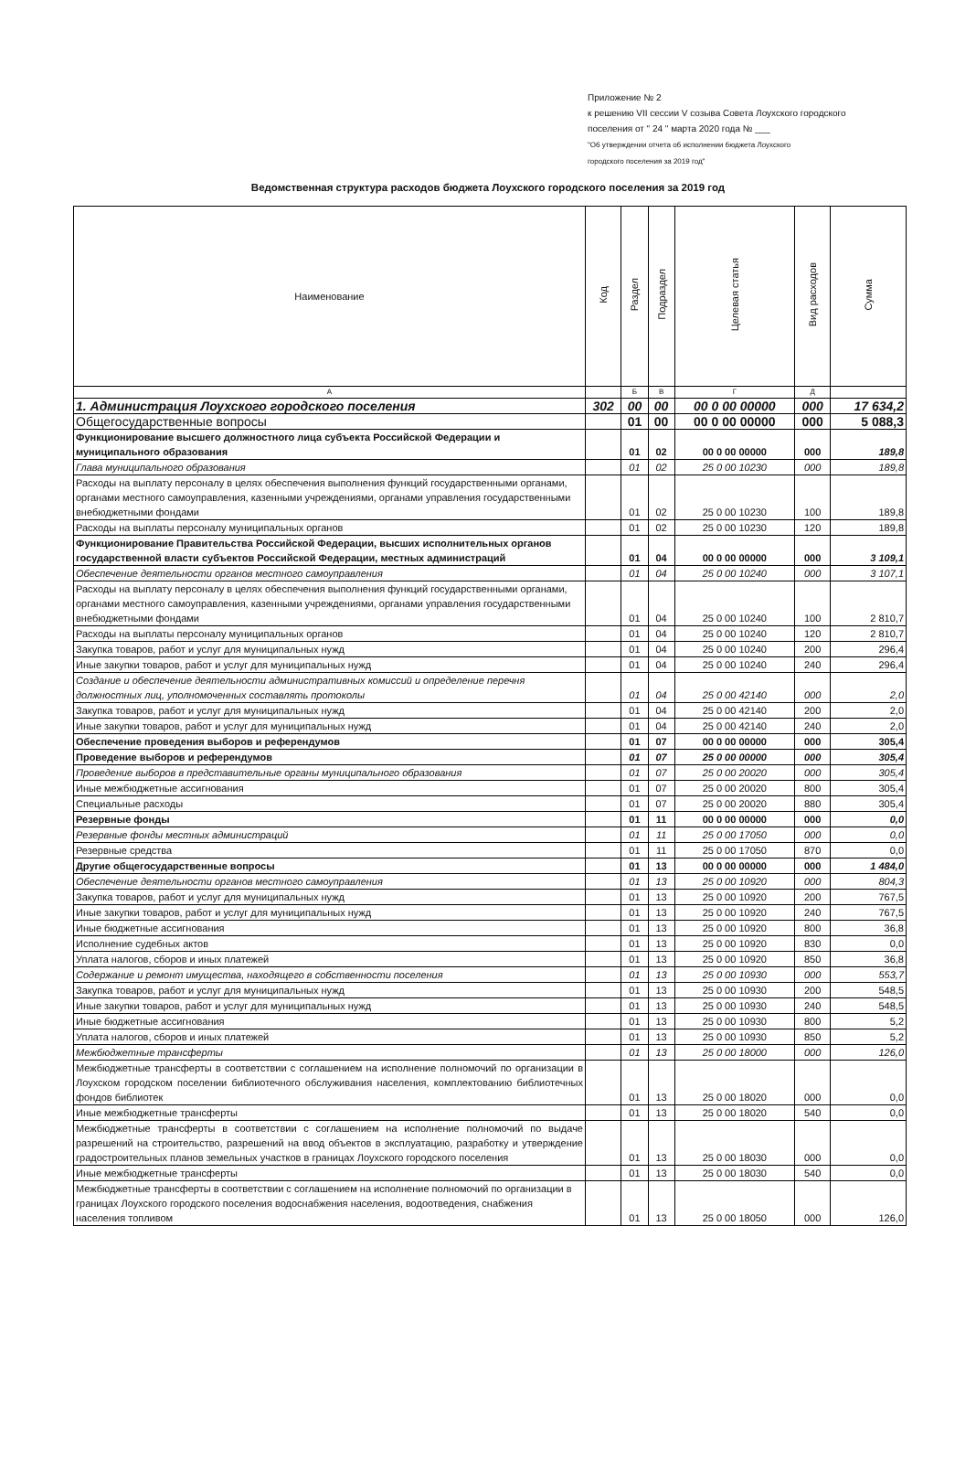Приложение № 2
к решению VII сессии V созыва Совета Лоухского городского
поселения от " 24 " марта 2020 года № ___
"Об утверждении отчета об исполнении бюджета Лоухского
городского поселения за 2019 год"
Ведомственная структура расходов бюджета Лоухского городского поселения за 2019 год
| Наименование | Код | Раздел | Подраздел | Целевая статья | Вид расходов | Сумма |
| --- | --- | --- | --- | --- | --- | --- |
| А | | Б | В | Г | Д | |
| 1. Администрация Лоухского городского поселения | 302 | 00 | 00 | 00 0 00 00000 | 000 | 17 634,2 |
| Общегосударственные вопросы | | 01 | 00 | 00 0 00 00000 | 000 | 5 088,3 |
| Функционирование высшего должностного лица субъекта Российской Федерации и муниципального образования | | 01 | 02 | 00 0 00 00000 | 000 | 189,8 |
| Глава муниципального образования | | 01 | 02 | 25 0 00 10230 | 000 | 189,8 |
| Расходы на выплату персоналу в целях обеспечения выполнения функций государственными органами, органами местного самоуправления, казенными учреждениями, органами управления государственными внебюджетными фондами | | 01 | 02 | 25 0 00 10230 | 100 | 189,8 |
| Расходы на выплаты персоналу муниципальных органов | | 01 | 02 | 25 0 00 10230 | 120 | 189,8 |
| Функционирование Правительства Российской Федерации, высших исполнительных органов государственной власти субъектов Российской Федерации, местных администраций | | 01 | 04 | 00 0 00 00000 | 000 | 3 109,1 |
| Обеспечение деятельности органов местного самоуправления | | 01 | 04 | 25 0 00 10240 | 000 | 3 107,1 |
| Расходы на выплату персоналу в целях обеспечения выполнения функций государственными органами, органами местного самоуправления, казенными учреждениями, органами управления государственными внебюджетными фондами | | 01 | 04 | 25 0 00 10240 | 100 | 2 810,7 |
| Расходы на выплаты персоналу муниципальных органов | | 01 | 04 | 25 0 00 10240 | 120 | 2 810,7 |
| Закупка товаров, работ и услуг для муниципальных нужд | | 01 | 04 | 25 0 00 10240 | 200 | 296,4 |
| Иные закупки товаров, работ и услуг для муниципальных нужд | | 01 | 04 | 25 0 00 10240 | 240 | 296,4 |
| Создание и обеспечение деятельности административных комиссий и определение перечня должностных лиц, уполномоченных составлять протоколы | | 01 | 04 | 25 0 00 42140 | 000 | 2,0 |
| Закупка товаров, работ и услуг для муниципальных нужд | | 01 | 04 | 25 0 00 42140 | 200 | 2,0 |
| Иные закупки товаров, работ и услуг для муниципальных нужд | | 01 | 04 | 25 0 00 42140 | 240 | 2,0 |
| Обеспечение проведения выборов и референдумов | | 01 | 07 | 00 0 00 00000 | 000 | 305,4 |
| Проведение выборов и референдумов | | 01 | 07 | 25 0 00 00000 | 000 | 305,4 |
| Проведение выборов в представительные органы муниципального образования | | 01 | 07 | 25 0 00 20020 | 000 | 305,4 |
| Иные межбюджетные ассигнования | | 01 | 07 | 25 0 00 20020 | 800 | 305,4 |
| Специальные расходы | | 01 | 07 | 25 0 00 20020 | 880 | 305,4 |
| Резервные фонды | | 01 | 11 | 00 0 00 00000 | 000 | 0,0 |
| Резервные фонды местных администраций | | 01 | 11 | 25 0 00 17050 | 000 | 0,0 |
| Резервные средства | | 01 | 11 | 25 0 00 17050 | 870 | 0,0 |
| Другие общегосударственные вопросы | | 01 | 13 | 00 0 00 00000 | 000 | 1 484,0 |
| Обеспечение деятельности органов местного самоуправления | | 01 | 13 | 25 0 00 10920 | 000 | 804,3 |
| Закупка товаров, работ и услуг для муниципальных нужд | | 01 | 13 | 25 0 00 10920 | 200 | 767,5 |
| Иные закупки товаров, работ и услуг для муниципальных нужд | | 01 | 13 | 25 0 00 10920 | 240 | 767,5 |
| Иные бюджетные ассигнования | | 01 | 13 | 25 0 00 10920 | 800 | 36,8 |
| Исполнение судебных актов | | 01 | 13 | 25 0 00 10920 | 830 | 0,0 |
| Уплата налогов, сборов и иных платежей | | 01 | 13 | 25 0 00 10920 | 850 | 36,8 |
| Содержание и ремонт имущества, находящего в собственности поселения | | 01 | 13 | 25 0 00 10930 | 000 | 553,7 |
| Закупка товаров, работ и услуг для муниципальных нужд | | 01 | 13 | 25 0 00 10930 | 200 | 548,5 |
| Иные закупки товаров, работ и услуг для муниципальных нужд | | 01 | 13 | 25 0 00 10930 | 240 | 548,5 |
| Иные бюджетные ассигнования | | 01 | 13 | 25 0 00 10930 | 800 | 5,2 |
| Уплата налогов, сборов и иных платежей | | 01 | 13 | 25 0 00 10930 | 850 | 5,2 |
| Межбюджетные трансферты | | 01 | 13 | 25 0 00 18000 | 000 | 126,0 |
| Межбюджетные трансферты в соответствии с соглашением на исполнение полномочий по организации в Лоухском городском поселении библиотечного обслуживания населения, комплектованию библиотечных фондов библиотек | | 01 | 13 | 25 0 00 18020 | 000 | 0,0 |
| Иные межбюджетные трансферты | | 01 | 13 | 25 0 00 18020 | 540 | 0,0 |
| Межбюджетные трансферты в соответствии с соглашением на исполнение полномочий по выдаче разрешений на строительство, разрешений на ввод объектов в эксплуатацию, разработку и утверждение градостроительных планов земельных участков в границах Лоухского городского поселения | | 01 | 13 | 25 0 00 18030 | 000 | 0,0 |
| Иные межбюджетные трансферты | | 01 | 13 | 25 0 00 18030 | 540 | 0,0 |
| Межбюджетные трансферты в соответствии с соглашением на исполнение полномочий по организации в границах Лоухского городского поселения водоснабжения населения, водоотведения, снабжения населения топливом | | 01 | 13 | 25 0 00 18050 | 000 | 126,0 |